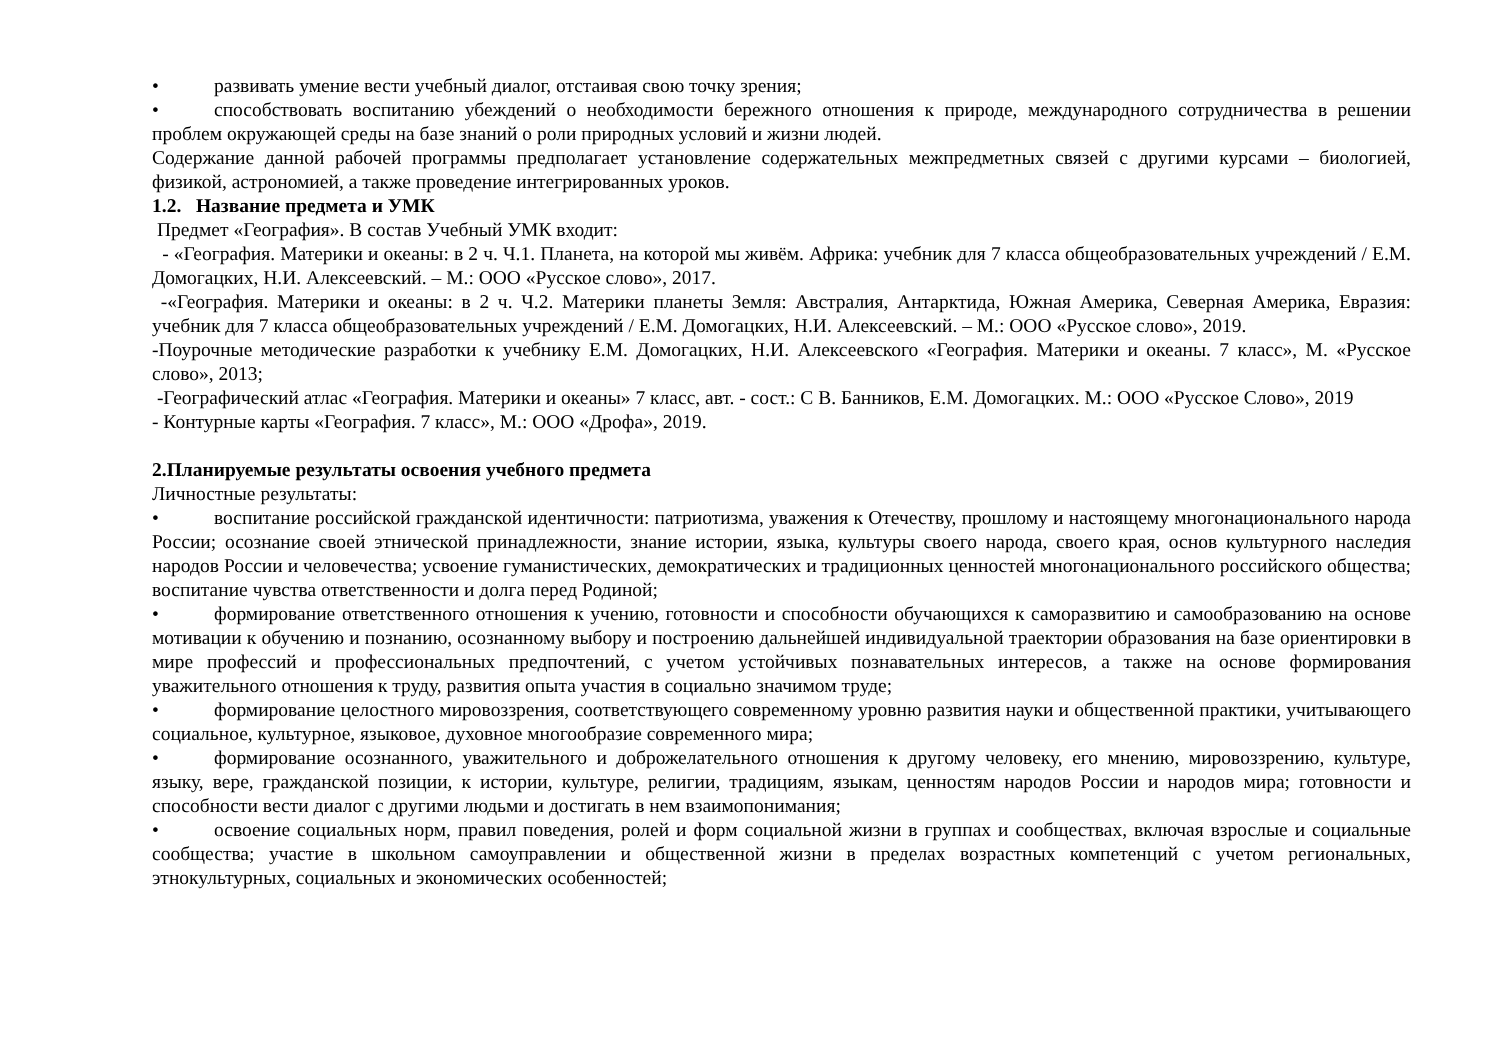• развивать умение вести учебный диалог, отстаивая свою точку зрения;
• способствовать воспитанию убеждений о необходимости бережного отношения к природе, международного сотрудничества в решении проблем окружающей среды на базе знаний о роли природных условий и жизни людей.
Содержание данной рабочей программы предполагает установление содержательных межпредметных связей с другими курсами – биологией, физикой, астрономией, а также проведение интегрированных уроков.
1.2. Название предмета и УМК
Предмет «География». В состав Учебный УМК входит:
- «География. Материки и океаны: в 2 ч. Ч.1. Планета, на которой мы живём. Африка: учебник для 7 класса общеобразовательных учреждений / Е.М. Домогацких, Н.И. Алексеевский. – М.: ООО «Русское слово», 2017.
-«География. Материки и океаны: в 2 ч. Ч.2. Материки планеты Земля: Австралия, Антарктида, Южная Америка, Северная Америка, Евразия: учебник для 7 класса общеобразовательных учреждений / Е.М. Домогацких, Н.И. Алексеевский. – М.: ООО «Русское слово», 2019.
-Поурочные методические разработки к учебнику Е.М. Домогацких, Н.И. Алексеевского «География. Материки и океаны. 7 класс», М. «Русское слово», 2013;
-Географический атлас «География. Материки и океаны» 7 класс, авт. - сост.: С В. Банников, Е.М. Домогацких. М.: ООО «Русское Слово», 2019
- Контурные карты «География. 7 класс», М.: ООО «Дрофа», 2019.
2.Планируемые результаты освоения учебного предмета
Личностные результаты:
• воспитание российской гражданской идентичности: патриотизма, уважения к Отечеству, прошлому и настоящему многонационального народа России; осознание своей этнической принадлежности, знание истории, языка, культуры своего народа, своего края, основ культурного наследия народов России и человечества; усвоение гуманистических, демократических и традиционных ценностей многонационального российского общества; воспитание чувства ответственности и долга перед Родиной;
• формирование ответственного отношения к учению, готовности и способности обучающихся к саморазвитию и самообразованию на основе мотивации к обучению и познанию, осознанному выбору и построению дальнейшей индивидуальной траектории образования на базе ориентировки в мире профессий и профессиональных предпочтений, с учетом устойчивых познавательных интересов, а также на основе формирования уважительного отношения к труду, развития опыта участия в социально значимом труде;
• формирование целостного мировоззрения, соответствующего современному уровню развития науки и общественной практики, учитывающего социальное, культурное, языковое, духовное многообразие современного мира;
• формирование осознанного, уважительного и доброжелательного отношения к другому человеку, его мнению, мировоззрению, культуре, языку, вере, гражданской позиции, к истории, культуре, религии, традициям, языкам, ценностям народов России и народов мира; готовности и способности вести диалог с другими людьми и достигать в нем взаимопонимания;
• освоение социальных норм, правил поведения, ролей и форм социальной жизни в группах и сообществах, включая взрослые и социальные сообщества; участие в школьном самоуправлении и общественной жизни в пределах возрастных компетенций с учетом региональных, этнокультурных, социальных и экономических особенностей;